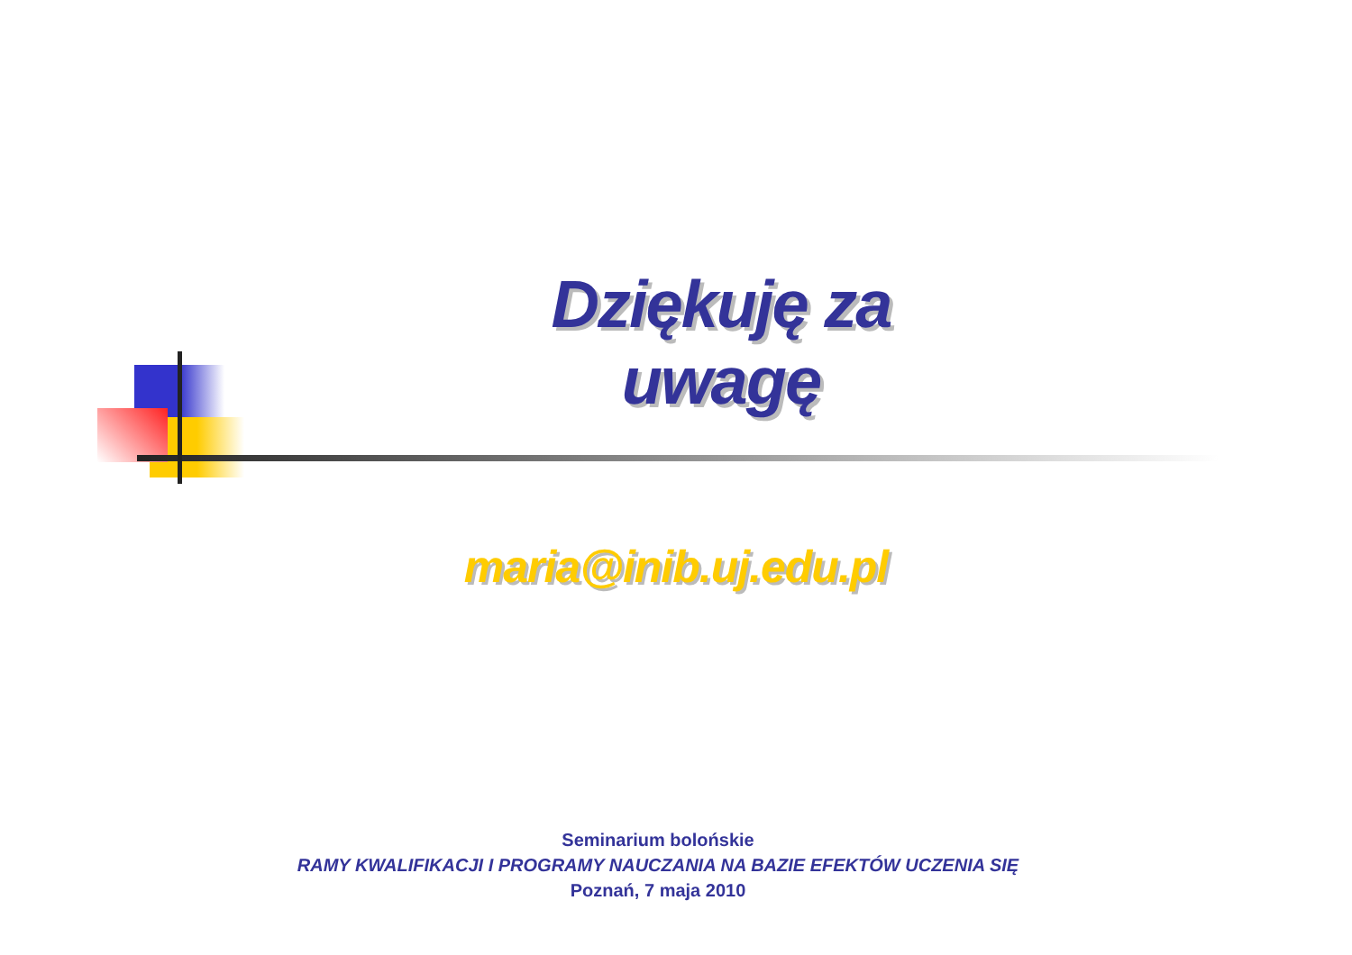Dziękuję za uwagę
maria@inib.uj.edu.pl
Seminarium bolońskie
RAMY KWALIFIKACJI I PROGRAMY NAUCZANIA NA BAZIE EFEKTÓW UCZENIA SIĘ
Poznań, 7 maja 2010